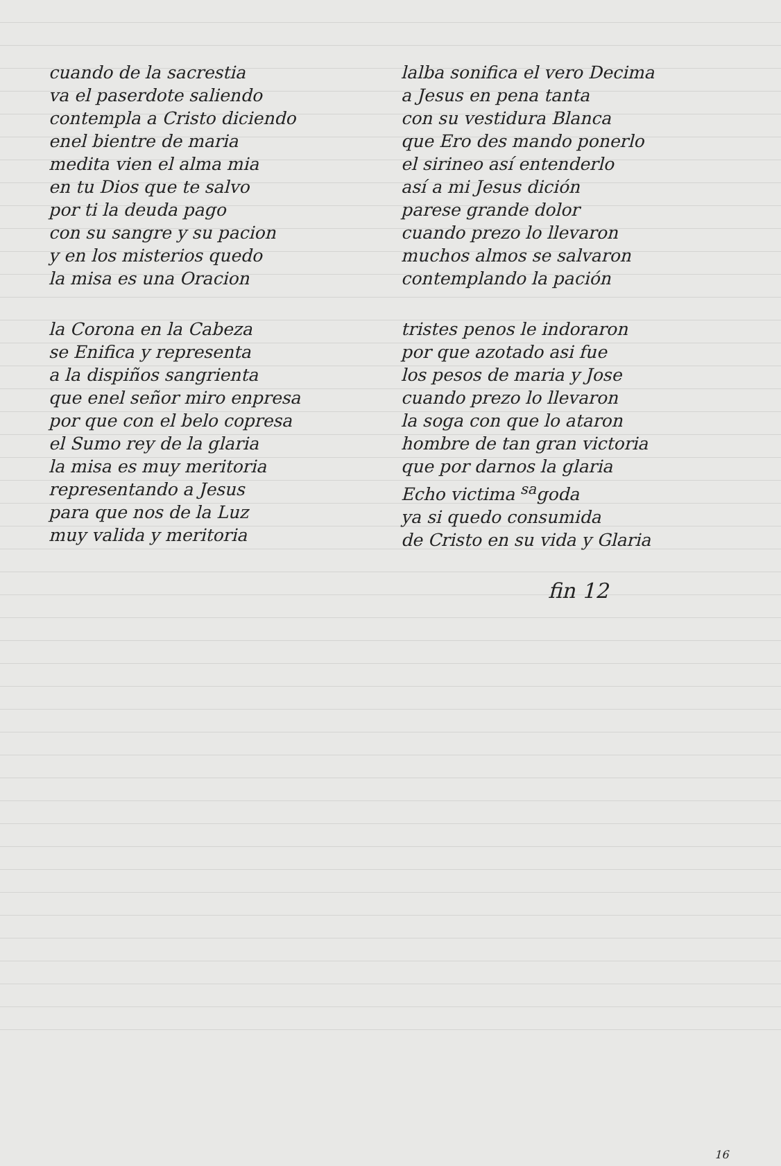cuando de la sacrestia
va el paserdote saliendo
contempla a Cristo diciendo
enel bientre de maria
medita vien el alma mia
en tu Dios que te salvo
por ti la deuda pago
con su sangre y su pacion
y en los misterios quedo
la misa es una Oracion
lalba sonifica el vero Decima
a Jesus en pena tanta
con su vestidura Blanca
que Ero des mando ponerlo
el sirineo así entenderlo
así a mi Jesus dición
parese grande dolor
cuando prezo lo llevaron
muchos almos se salvaron
contemplando la pación
la Corona en la Cabeza
se Enifica y representa
a la dispiños sangrienta
que enel señor miro enpresa
por que con el belo copresa
el Sumo rey de la glaria
la misa es muy meritoria
representando a Jesus
para que nos de la Luz
muy valida y meritoria
tristes penos le indoraron
por que azotado asi fue
los pesos de maria y Jose
cuando prezo lo llevaron
la soga con que lo ataron
hombre de tan gran victoria
que por darnos la glaria
Echo victima <sup>sa</sup>goda
ya si quedo consumida
de Cristo en su vida y Glaria
fin 12
16